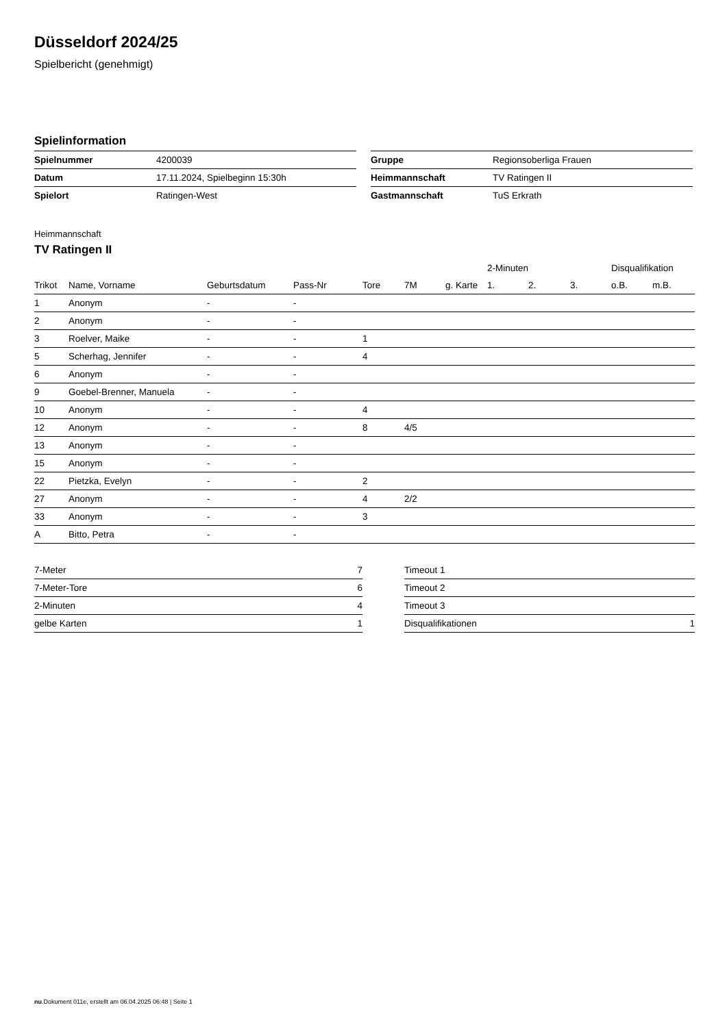Düsseldorf 2024/25
Spielbericht (genehmigt)
Spielinformation
| Spielnummer | 4200039 |
| Datum | 17.11.2024, Spielbeginn 15:30h |
| Spielort | Ratingen-West |
| Gruppe | Regionsoberliga Frauen |
| Heimmannschaft | TV Ratingen II |
| Gastmannschaft | TuS Erkrath |
Heimmannschaft
TV Ratingen II
| | | | | | | | 2-Minuten | | | Disqualifikation | |
| --- | --- | --- | --- | --- | --- | --- | --- | --- | --- | --- | --- |
| Trikot | Name, Vorname | Geburtsdatum | Pass-Nr | Tore | 7M | g. Karte | 1. | 2. | 3. | o.B. | m.B. |
| 1 | Anonym | - | - | | | | | | | | |
| 2 | Anonym | - | - | | | | | | | | |
| 3 | Roelver, Maike | - | - | 1 | | | | | | | |
| 5 | Scherhag, Jennifer | - | - | 4 | | | | | | | |
| 6 | Anonym | - | - | | | | | | | | |
| 9 | Goebel-Brenner, Manuela | - | - | | | | | | | | |
| 10 | Anonym | - | - | 4 | | | | | | | |
| 12 | Anonym | - | - | 8 | 4/5 | | | | | | |
| 13 | Anonym | - | - | | | | | | | | |
| 15 | Anonym | - | - | | | | | | | | |
| 22 | Pietzka, Evelyn | - | - | 2 | | | | | | | |
| 27 | Anonym | - | - | 4 | 2/2 | | | | | | |
| 33 | Anonym | - | - | 3 | | | | | | | |
| A | Bitto, Petra | - | - | | | | | | | | |
| 7-Meter | 7 |
| 7-Meter-Tore | 6 |
| 2-Minuten | 4 |
| gelbe Karten | 1 |
| Timeout 1 | |
| Timeout 2 | |
| Timeout 3 | |
| Disqualifikationen | 1 |
nu.Dokument 011e, erstellt am 06.04.2025 06:48 | Seite 1